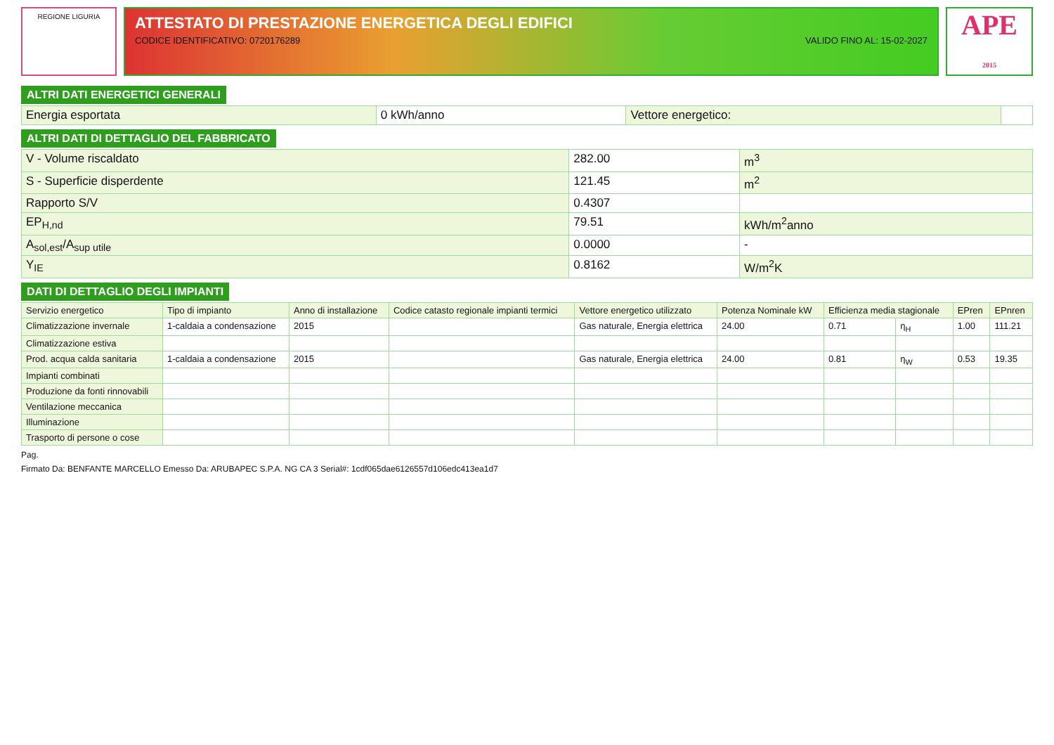REGIONE LIGURIA
ATTESTATO DI PRESTAZIONE ENERGETICA DEGLI EDIFICI
CODICE IDENTIFICATIVO: 0720176289 VALIDO FINO AL: 15-02-2027
APE
2015
ALTRI DATI ENERGETICI GENERALI
| Energia esportata | 0 kWh/anno | Vettore energetico: | |
ALTRI DATI DI DETTAGLIO DEL FABBRICATO
| V - Volume riscaldato | 282.00 | m<sup>3</sup> |
| S - Superficie disperdente | 121.45 | m<sup>2</sup> |
| Rapporto S/V | 0.4307 | |
| EP<sub>H,nd</sub> | 79.51 | kWh/m<sup>2</sup>anno |
| A<sub>sol,est</sub>/A<sub>sup utile</sub> | 0.0000 | - |
| Y<sub>IE</sub> | 0.8162 | W/m<sup>2</sup>K |
DATI DI DETTAGLIO DEGLI IMPIANTI
| Servizio energetico | Tipo di impianto | Anno di installazione | Codice catasto regionale impianti termici | Vettore energetico utilizzato | Potenza Nominale kW | Efficienza media stagionale | | EPren | EPnren |
| --- | --- | --- | --- | --- | --- | --- | --- | --- | --- |
| Climatizzazione invernale | 1-caldaia a condensazione | 2015 | | Gas naturale, Energia elettrica | 24.00 | 0.71 | η<sub>H</sub> | 1.00 | 111.21 |
| Climatizzazione estiva | | | | | | | | | |
| Prod. acqua calda sanitaria | 1-caldaia a condensazione | 2015 | | Gas naturale, Energia elettrica | 24.00 | 0.81 | η<sub>W</sub> | 0.53 | 19.35 |
| Impianti combinati | | | | | | | | | |
| Produzione da fonti rinnovabili | | | | | | | | | |
| Ventilazione meccanica | | | | | | | | | |
| Illuminazione | | | | | | | | | |
| Trasporto di persone o cose | | | | | | | | | |
Pag.
Firmato Da: BENFANTE MARCELLO Emesso Da: ARUBAPEC S.P.A. NG CA 3 Serial#: 1cdf065dae6126557d106edc413ea1d7